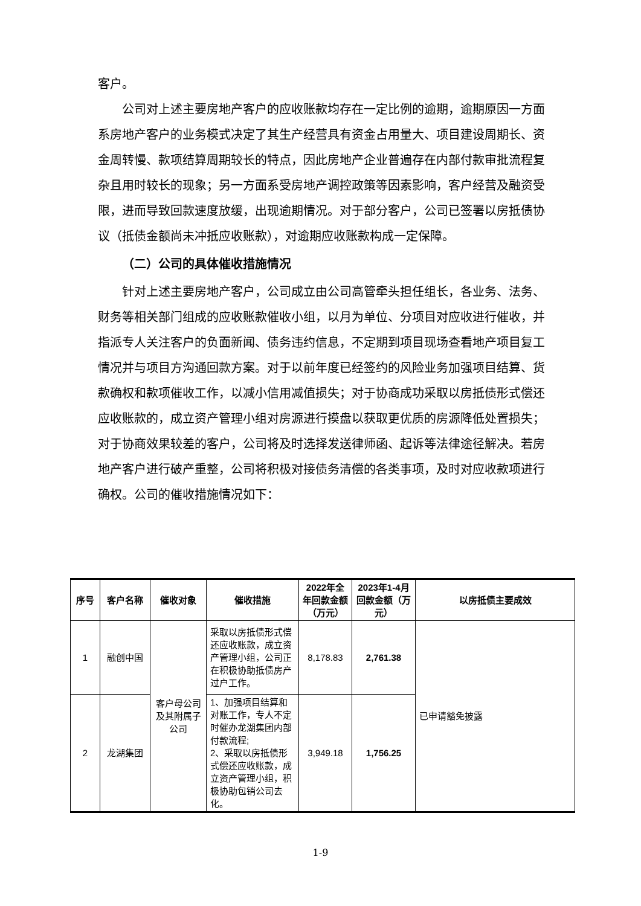客户。
公司对上述主要房地产客户的应收账款均存在一定比例的逾期，逾期原因一方面系房地产客户的业务模式决定了其生产经营具有资金占用量大、项目建设周期长、资金周转慢、款项结算周期较长的特点，因此房地产企业普遍存在内部付款审批流程复杂且用时较长的现象；另一方面系受房地产调控政策等因素影响，客户经营及融资受限，进而导致回款速度放缓，出现逾期情况。对于部分客户，公司已签署以房抵债协议（抵债金额尚未冲抵应收账款），对逾期应收账款构成一定保障。
（二）公司的具体催收措施情况
针对上述主要房地产客户，公司成立由公司高管牵头担任组长，各业务、法务、财务等相关部门组成的应收账款催收小组，以月为单位、分项目对应收进行催收，并指派专人关注客户的负面新闻、债务违约信息，不定期到项目现场查看地产项目复工情况并与项目方沟通回款方案。对于以前年度已经签约的风险业务加强项目结算、货款确权和款项催收工作，以减小信用减值损失；对于协商成功采取以房抵债形式偿还应收账款的，成立资产管理小组对房源进行摸盘以获取更优质的房源降低处置损失；对于协商效果较差的客户，公司将及时选择发送律师函、起诉等法律途径解决。若房地产客户进行破产重整，公司将积极对接债务清偿的各类事项，及时对应收款项进行确权。公司的催收措施情况如下：
| 序号 | 客户名称 | 催收对象 | 催收措施 | 2022年全年回款金额（万元） | 2023年1-4月回款金额（万元） | 以房抵债主要成效 |
| --- | --- | --- | --- | --- | --- | --- |
| 1 | 融创中国 | 客户母公司及其附属子公司 | 采取以房抵债形式偿还应收账款，成立资产管理小组，公司正在积极协助抵债房产过户工作。 | 8,178.83 | 2,761.38 | 已申请豁免披露 |
| 2 | 龙湖集团 | | 1、加强项目结算和对账工作，专人不定时催办龙湖集团内部付款流程; 2、采取以房抵债形式偿还应收账款，成立资产管理小组，积极协助包销公司去化。 | 3,949.18 | 1,756.25 | |
1-9